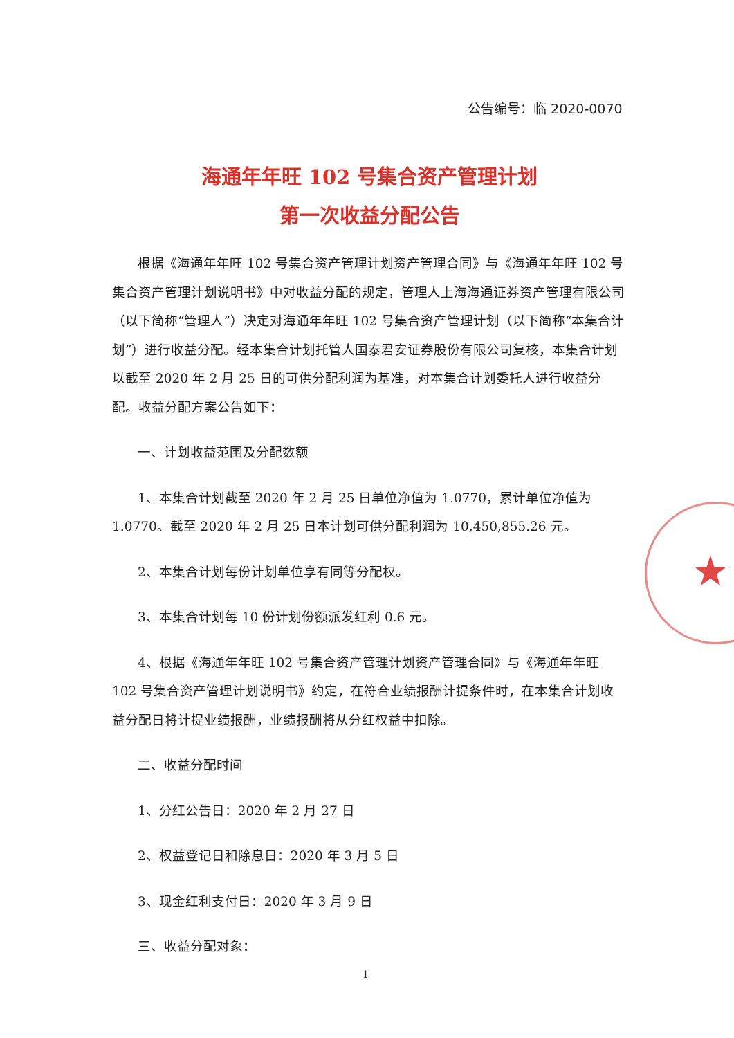公告编号：临 2020-0070
★
海通年年旺 102 号集合资产管理计划
第一次收益分配公告
根据《海通年年旺 102 号集合资产管理计划资产管理合同》与《海通年年旺 102 号集合资产管理计划说明书》中对收益分配的规定，管理人上海海通证券资产管理有限公司（以下简称“管理人”）决定对海通年年旺 102 号集合资产管理计划（以下简称“本集合计划”）进行收益分配。经本集合计划托管人国泰君安证券股份有限公司复核，本集合计划以截至 2020 年 2 月 25 日的可供分配利润为基准，对本集合计划委托人进行收益分配。收益分配方案公告如下：
一、计划收益范围及分配数额
1、本集合计划截至 2020 年 2 月 25 日单位净值为 1.0770，累计单位净值为 1.0770。截至 2020 年 2 月 25 日本计划可供分配利润为 10,450,855.26 元。
2、本集合计划每份计划单位享有同等分配权。
3、本集合计划每 10 份计划份额派发红利 0.6 元。
4、根据《海通年年旺 102 号集合资产管理计划资产管理合同》与《海通年年旺 102 号集合资产管理计划说明书》约定，在符合业绩报酬计提条件时，在本集合计划收益分配日将计提业绩报酬，业绩报酬将从分红权益中扣除。
二、收益分配时间
1、分红公告日：2020 年 2 月 27 日
2、权益登记日和除息日：2020 年 3 月 5 日
3、现金红利支付日：2020 年 3 月 9 日
三、收益分配对象：
1